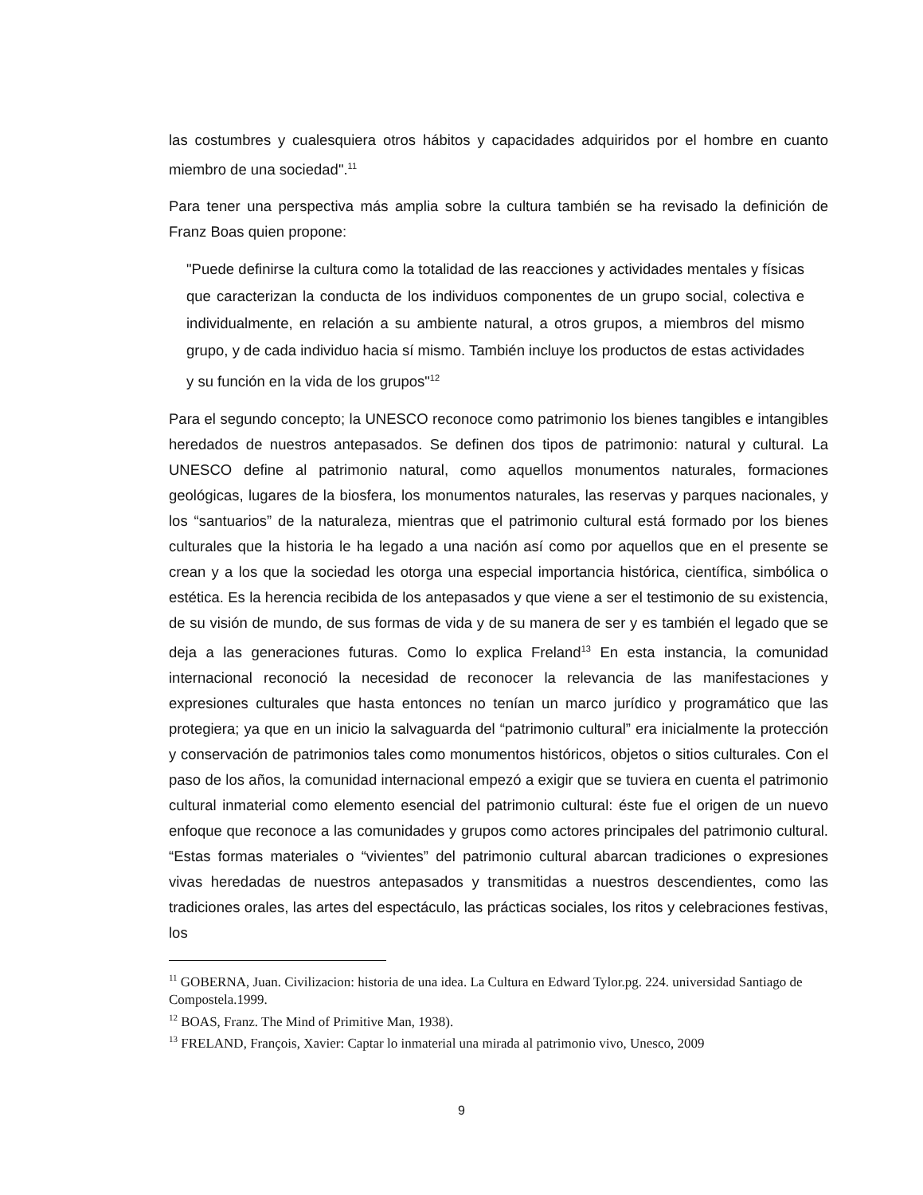las costumbres y cualesquiera otros hábitos y capacidades adquiridos por el hombre en cuanto miembro de una sociedad".<sup>11</sup>
Para tener una perspectiva más amplia sobre la cultura también se ha revisado la definición de Franz Boas quien propone:
"Puede definirse la cultura como la totalidad de las reacciones y actividades mentales y físicas que caracterizan la conducta de los individuos componentes de un grupo social, colectiva e individualmente, en relación a su ambiente natural, a otros grupos, a miembros del mismo grupo, y de cada individuo hacia sí mismo. También incluye los productos de estas actividades y su función en la vida de los grupos"<sup>12</sup>
Para el segundo concepto; la UNESCO reconoce como patrimonio los bienes tangibles e intangibles heredados de nuestros antepasados. Se definen dos tipos de patrimonio: natural y cultural. La UNESCO define al patrimonio natural, como aquellos monumentos naturales, formaciones geológicas, lugares de la biosfera, los monumentos naturales, las reservas y parques nacionales, y los “santuarios” de la naturaleza, mientras que el patrimonio cultural está formado por los bienes culturales que la historia le ha legado a una nación así como por aquellos que en el presente se crean y a los que la sociedad les otorga una especial importancia histórica, científica, simbólica o estética. Es la herencia recibida de los antepasados y que viene a ser el testimonio de su existencia, de su visión de mundo, de sus formas de vida y de su manera de ser y es también el legado que se deja a las generaciones futuras. Como lo explica Freland<sup>13</sup> En esta instancia, la comunidad internacional reconoció la necesidad de reconocer la relevancia de las manifestaciones y expresiones culturales que hasta entonces no tenían un marco jurídico y programático que las protegiera; ya que en un inicio la salvaguarda del “patrimonio cultural” era inicialmente la protección y conservación de patrimonios tales como monumentos históricos, objetos o sitios culturales. Con el paso de los años, la comunidad internacional empezó a exigir que se tuviera en cuenta el patrimonio cultural inmaterial como elemento esencial del patrimonio cultural: éste fue el origen de un nuevo enfoque que reconoce a las comunidades y grupos como actores principales del patrimonio cultural. “Estas formas materiales o “vivientes” del patrimonio cultural abarcan tradiciones o expresiones vivas heredadas de nuestros antepasados y transmitidas a nuestros descendientes, como las tradiciones orales, las artes del espectáculo, las prácticas sociales, los ritos y celebraciones festivas, los
<sup>11</sup> GOBERNA, Juan. Civilizacion: historia de una idea. La Cultura en Edward Tylor.pg. 224. universidad Santiago de Compostela.1999.
<sup>12</sup> BOAS, Franz. The Mind of Primitive Man, 1938).
<sup>13</sup> FRELAND, François, Xavier: Captar lo inmaterial una mirada al patrimonio vivo, Unesco, 2009
9